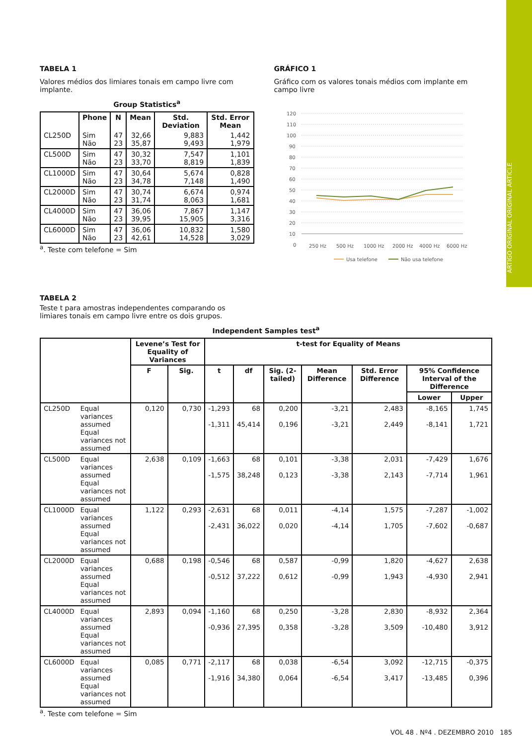ARTIGO ORIGINAL ORIGINAL ARTICLE
TABELA 1
Valores médios dos limiares tonais em campo livre com implante.
Group Statistics<sup>a</sup>
| | Phone | N | Mean | Std. Deviation | Std. Error Mean |
| --- | --- | --- | --- | --- | --- |
| CL250D | Sim Não | 47 23 | 32,66 35,87 | 9,883 9,493 | 1,442 1,979 |
| CL500D | Sim Não | 47 23 | 30,32 33,70 | 7,547 8,819 | 1,101 1,839 |
| CL1000D | Sim Não | 47 23 | 30,64 34,78 | 5,674 7,148 | 0,828 1,490 |
| CL2000D | Sim Não | 47 23 | 30,74 31,74 | 6,674 8,063 | 0,974 1,681 |
| CL4000D | Sim Não | 47 23 | 36,06 39,95 | 7,867 15,905 | 1,147 3,316 |
| CL6000D | Sim Não | 47 23 | 36,06 42,61 | 10,832 14,528 | 1,580 3,029 |
<sup>a</sup>. Teste com telefone = Sim
GRÁFICO 1
Gráfico com os valores tonais médios com implante em campo livre
120
110
100
90
80
70
60
50
40
30
20
10
0
250 Hz
500 Hz
1000 Hz
2000 Hz
4000 Hz
6000 Hz
Usa telefone
Não usa telefone
TABELA 2
Teste t para amostras independentes comparando os limiares tonais em campo livre entre os dois grupos.
Independent Samples test<sup>a</sup>
| | | Levene’s Test for Equality of Variances | | t-test for Equality of Means | | | | | | |
| --- | --- | --- | --- | --- | --- | --- | --- | --- | --- | --- |
| | | F | Sig. | t | df | Sig. (2-tailed) | Mean Difference | Std. Error Difference | 95% Confidence Interval of the Difference | |
| | | | | | | | | | Lower | Upper |
| CL250D | Equal variances assumed Equal variances not assumed | 0,120 | 0,730 | -1,293 -1,311 | 68 45,414 | 0,200 0,196 | -3,21 -3,21 | 2,483 2,449 | -8,165 -8,141 | 1,745 1,721 |
| CL500D | Equal variances assumed Equal variances not assumed | 2,638 | 0,109 | -1,663 -1,575 | 68 38,248 | 0,101 0,123 | -3,38 -3,38 | 2,031 2,143 | -7,429 -7,714 | 1,676 1,961 |
| CL1000D | Equal variances assumed Equal variances not assumed | 1,122 | 0,293 | -2,631 -2,431 | 68 36,022 | 0,011 0,020 | -4,14 -4,14 | 1,575 1,705 | -7,287 -7,602 | -1,002 -0,687 |
| CL2000D | Equal variances assumed Equal variances not assumed | 0,688 | 0,198 | -0,546 -0,512 | 68 37,222 | 0,587 0,612 | -0,99 -0,99 | 1,820 1,943 | -4,627 -4,930 | 2,638 2,941 |
| CL4000D | Equal variances assumed Equal variances not assumed | 2,893 | 0,094 | -1,160 -0,936 | 68 27,395 | 0,250 0,358 | -3,28 -3,28 | 2,830 3,509 | -8,932 -10,480 | 2,364 3,912 |
| CL6000D | Equal variances assumed Equal variances not assumed | 0,085 | 0,771 | -2,117 -1,916 | 68 34,380 | 0,038 0,064 | -6,54 -6,54 | 3,092 3,417 | -12,715 -13,485 | -0,375 0,396 |
<sup>a</sup>. Teste com telefone = Sim
VOL 48 . Nº4 . DEZEMBRO 2010 185